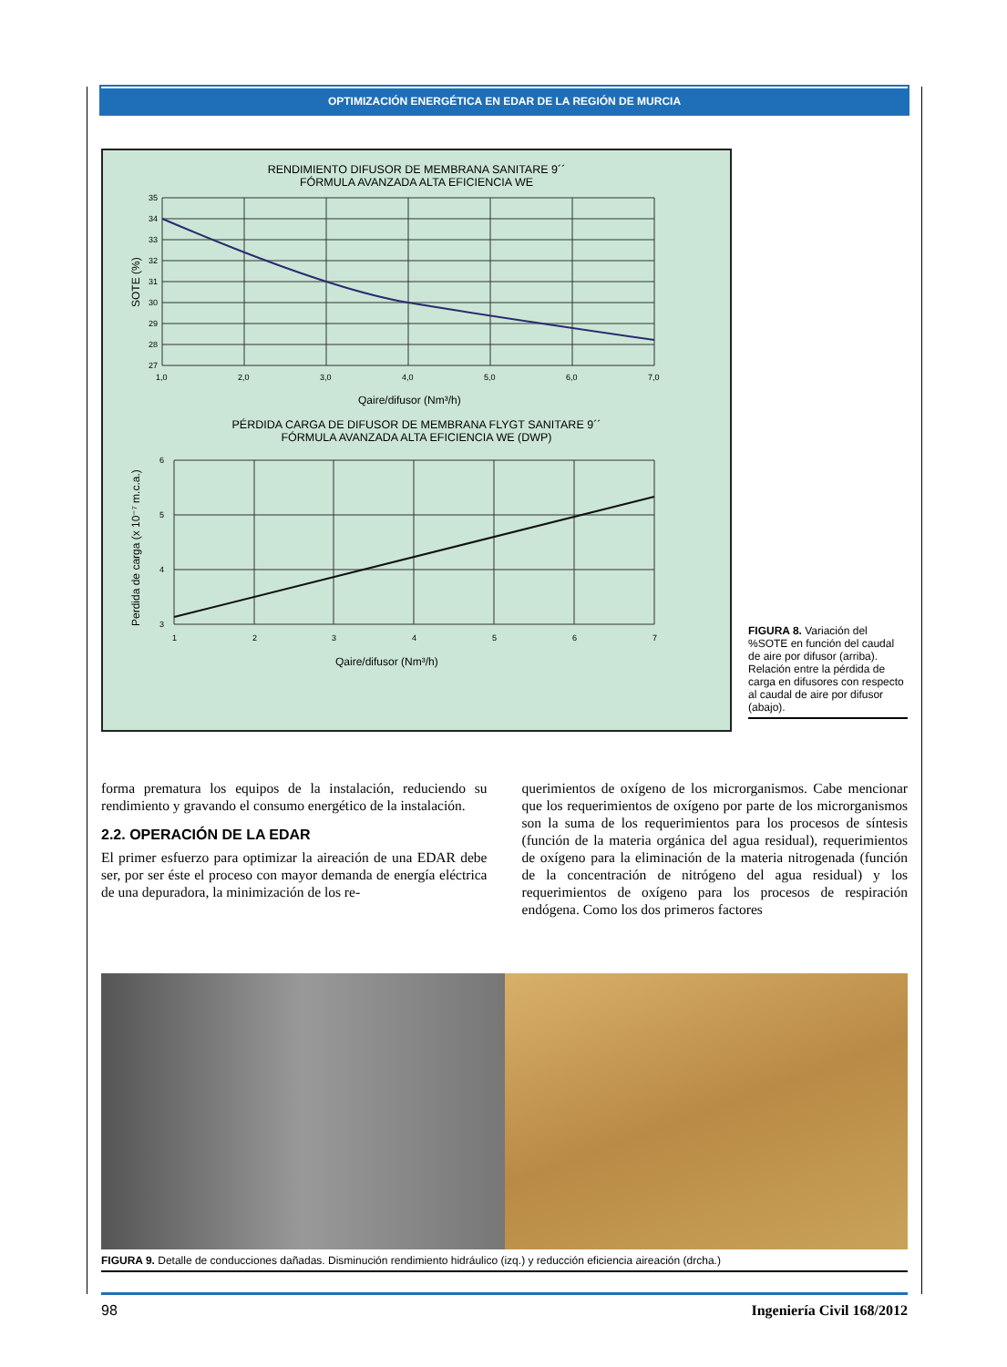OPTIMIZACIÓN ENERGÉTICA EN EDAR DE LA REGIÓN DE MURCIA
RENDIMIENTO DIFUSOR DE MEMBRANA SANITARE 9´´
FÓRMULA AVANZADA ALTA EFICIENCIA WE
35
34
33
32
31
30
29
28
27
1,0
2,0
3,0
4,0
5,0
6,0
7,0
SOTE (%)
Qaire/difusor (Nm³/h)
PÉRDIDA CARGA DE DIFUSOR DE MEMBRANA FLYGT SANITARE 9´´
FÓRMULA AVANZADA ALTA EFICIENCIA WE (DWP)
6
5
4
3
1
2
3
4
5
6
7
Perdida de carga (x 10⁻⁷ m.c.a.)
Qaire/difusor (Nm³/h)
FIGURA 8. Variación del %SOTE en función del caudal de aire por difusor (arriba). Relación entre la pérdida de carga en difusores con respecto al caudal de aire por difusor (abajo).
forma prematura los equipos de la instalación, reduciendo su rendimiento y gravando el consumo energético de la instalación.
2.2. OPERACIÓN DE LA EDAR
El primer esfuerzo para optimizar la aireación de una EDAR debe ser, por ser éste el proceso con mayor demanda de energía eléctrica de una depuradora, la minimización de los re-
querimientos de oxígeno de los microrganismos. Cabe mencionar que los requerimientos de oxígeno por parte de los microrganismos son la suma de los requerimientos para los procesos de síntesis (función de la materia orgánica del agua residual), requerimientos de oxígeno para la eliminación de la materia nitrogenada (función de la concentración de nitrógeno del agua residual) y los requerimientos de oxígeno para los procesos de respiración endógena. Como los dos primeros factores
FIGURA 9. Detalle de conducciones dañadas. Disminución rendimiento hidráulico (izq.) y reducción eficiencia aireación (drcha.)
98 Ingeniería Civil 168/2012